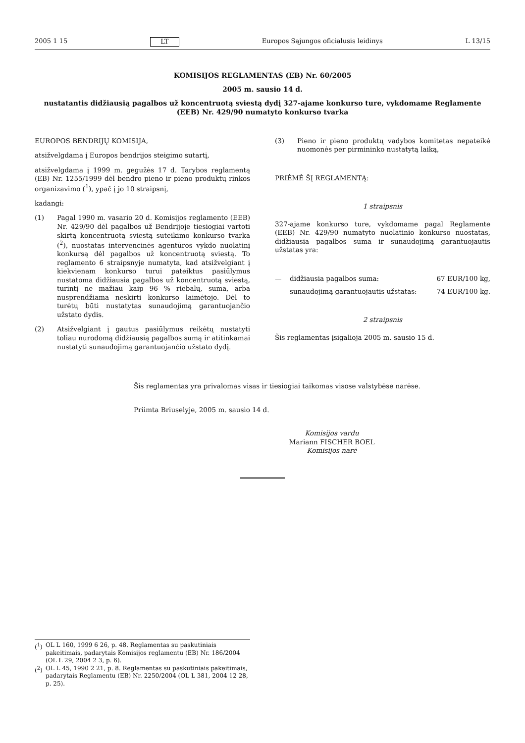2005 1 15 LT Europos Sąjungos oficialusis leidinys L 13/15
KOMISIJOS REGLAMENTAS (EB) Nr. 60/2005
2005 m. sausio 14 d.
nustatantis didžiausią pagalbos už koncentruotą sviestą dydį 327-ajame konkurso ture, vykdomame Reglamente (EEB) Nr. 429/90 numatyto konkurso tvarka
EUROPOS BENDRIJŲ KOMISIJA,
atsižvelgdama į Europos bendrijos steigimo sutartį,
atsižvelgdama į 1999 m. gegužės 17 d. Tarybos reglamentą (EB) Nr. 1255/1999 dėl bendro pieno ir pieno produktų rinkos organizavimo (<sup>1</sup>), ypač į jo 10 straipsnį,
kadangi:
(1) Pagal 1990 m. vasario 20 d. Komisijos reglamento (EEB) Nr. 429/90 dėl pagalbos už Bendrijoje tiesiogiai vartoti skirtą koncentruotą sviestą suteikimo konkurso tvarka (<sup>2</sup>), nuostatas intervencinės agentūros vykdo nuolatinį konkursą dėl pagalbos už koncentruotą sviestą. To reglamento 6 straipsnyje numatyta, kad atsižvelgiant į kiekvienam konkurso turui pateiktus pasiūlymus nustatoma didžiausia pagalbos už koncentruotą sviestą, turintį ne mažiau kaip 96 % riebalų, suma, arba nusprendžiama neskirti konkurso laimėtojo. Dėl to turėtų būti nustatytas sunaudojimą garantuojančio užstato dydis.
(2) Atsižvelgiant į gautus pasiūlymus reikėtų nustatyti toliau nurodomą didžiausią pagalbos sumą ir atitinkamai nustatyti sunaudojimą garantuojančio užstato dydį.
(3) Pieno ir pieno produktų vadybos komitetas nepateikė nuomonės per pirmininko nustatytą laiką,
PRIĖMĖ ŠĮ REGLAMENTĄ:
1 straipsnis
327-ajame konkurso ture, vykdomame pagal Reglamente (EEB) Nr. 429/90 numatyto nuolatinio konkurso nuostatas, didžiausia pagalbos suma ir sunaudojimą garantuojautis užstatas yra:
— didžiausia pagalbos suma: 67 EUR/100 kg,
— sunaudojimą garantuojautis užstatas: 74 EUR/100 kg.
2 straipsnis
Šis reglamentas įsigalioja 2005 m. sausio 15 d.
Šis reglamentas yra privalomas visas ir tiesiogiai taikomas visose valstybėse narėse.
Priimta Briuselyje, 2005 m. sausio 14 d.
Komisijos vardu
Mariann FISCHER BOEL
Komisijos narė
(<sup>1</sup>) OL L 160, 1999 6 26, p. 48. Reglamentas su paskutiniais pakeitimais, padarytais Komisijos reglamentu (EB) Nr. 186/2004 (OL L 29, 2004 2 3, p. 6).
(<sup>2</sup>) OL L 45, 1990 2 21, p. 8. Reglamentas su paskutiniais pakeitimais, padarytais Reglamentu (EB) Nr. 2250/2004 (OL L 381, 2004 12 28, p. 25).